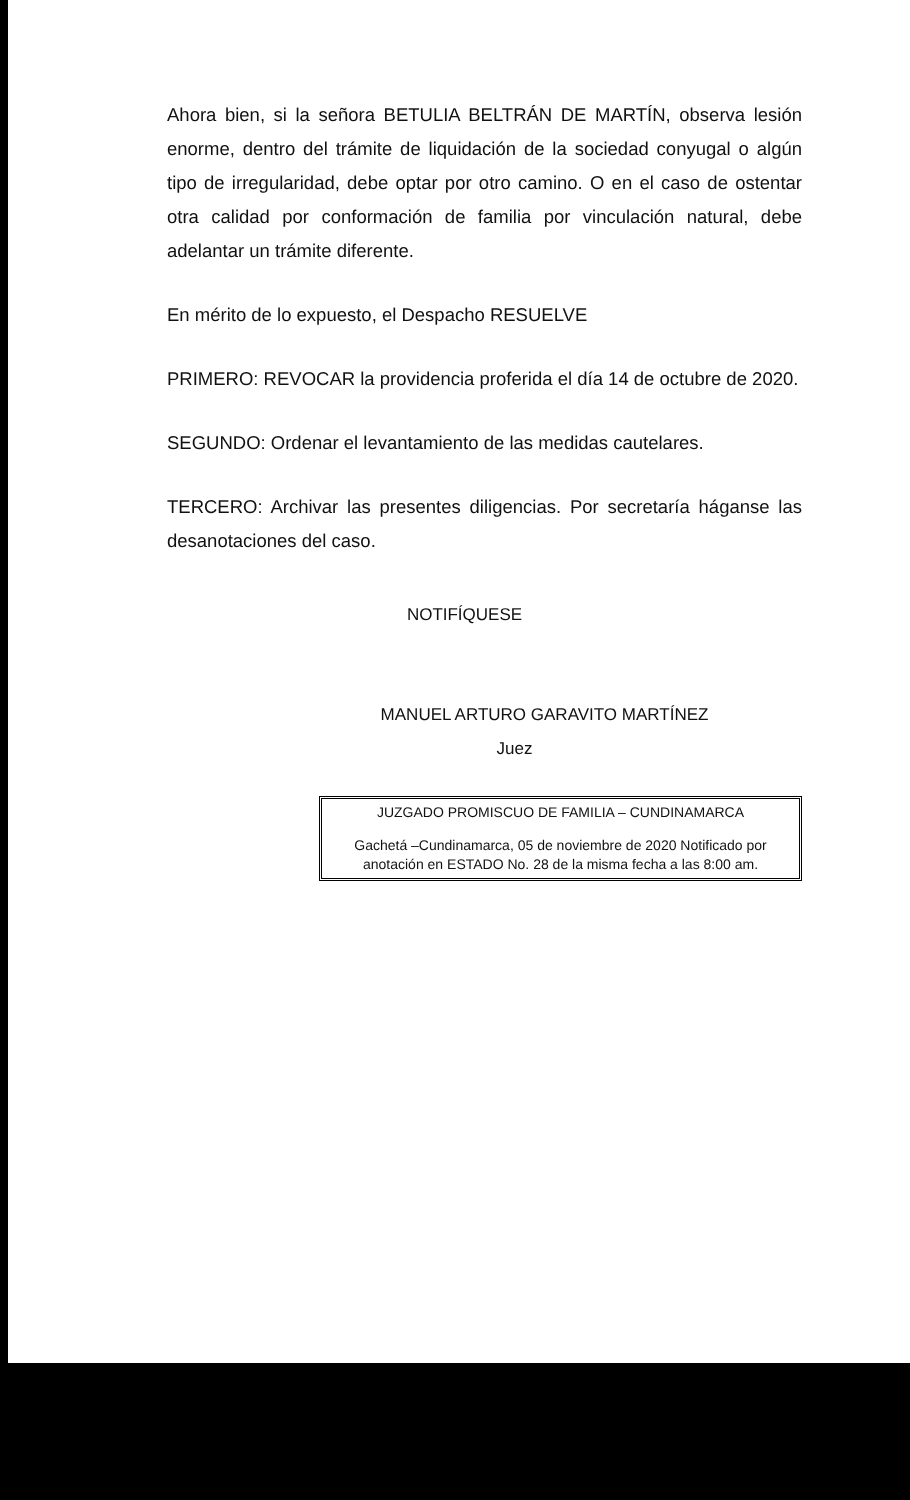Ahora bien, si la señora BETULIA BELTRÁN DE MARTÍN, observa lesión enorme, dentro del trámite de liquidación de la sociedad conyugal o algún tipo de irregularidad, debe optar por otro camino. O en el caso de ostentar otra calidad por conformación de familia por vinculación natural, debe adelantar un trámite diferente.
En mérito de lo expuesto, el Despacho RESUELVE
PRIMERO: REVOCAR la providencia proferida el día 14 de octubre de 2020.
SEGUNDO: Ordenar el levantamiento de las medidas cautelares.
TERCERO: Archivar las presentes diligencias. Por secretaría háganse las desanotaciones del caso.
NOTIFÍQUESE
MANUEL ARTURO GARAVITO MARTÍNEZ
Juez
JUZGADO PROMISCUO DE FAMILIA – CUNDINAMARCA
Gachetá –Cundinamarca, 05 de noviembre de 2020 Notificado por anotación en ESTADO No. 28 de la misma fecha a las 8:00 am.